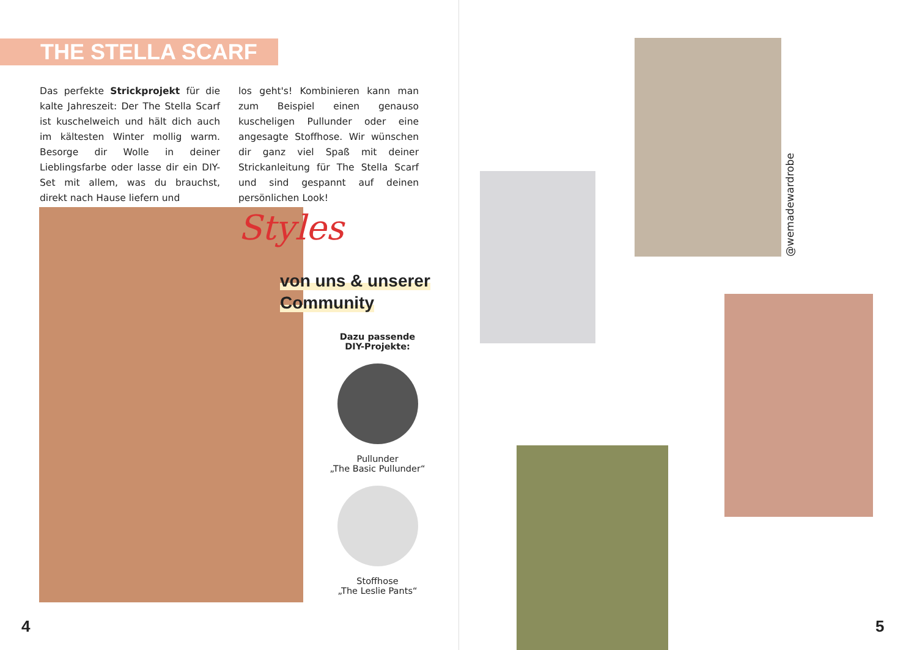THE STELLA SCARF
Das perfekte Strickprojekt für die kalte Jahreszeit: Der The Stella Scarf ist kuschelweich und hält dich auch im kältesten Winter mollig warm. Besorge dir Wolle in deiner Lieblingsfarbe oder lasse dir ein DIY-Set mit allem, was du brauchst, direkt nach Hause liefern und
los geht's! Kombinieren kann man zum Beispiel einen genauso kuscheligen Pullunder oder eine angesagte Stoffhose. Wir wünschen dir ganz viel Spaß mit deiner Strickanleitung für The Stella Scarf und sind gespannt auf deinen persönlichen Look!
Styles
von uns & unserer
Community
Dazu passende
DIY-Projekte:
Pullunder
„The Basic Pullunder“
Stoffhose
„The Leslie Pants“
4
@wemadewardrobe
5